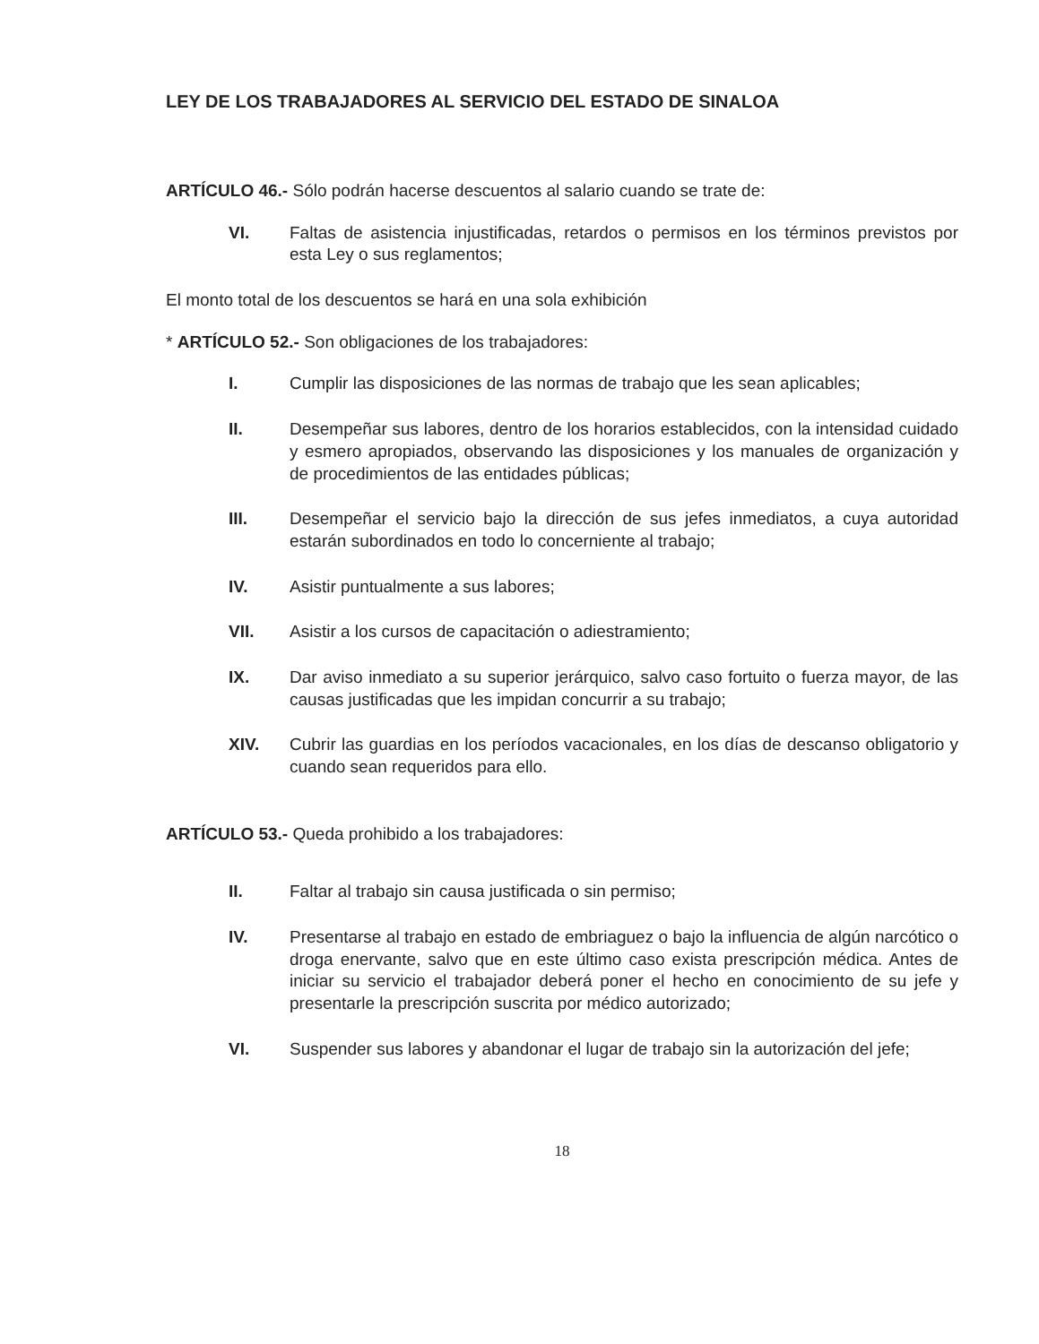LEY DE LOS TRABAJADORES AL SERVICIO DEL ESTADO DE SINALOA
ARTÍCULO 46.- Sólo podrán hacerse descuentos al salario cuando se trate de:
VI. Faltas de asistencia injustificadas, retardos o permisos en los términos previstos por esta Ley o sus reglamentos;
El monto total de los descuentos se hará en una sola exhibición
* ARTÍCULO 52.- Son obligaciones de los trabajadores:
I. Cumplir las disposiciones de las normas de trabajo que les sean aplicables;
II. Desempeñar sus labores, dentro de los horarios establecidos, con la intensidad cuidado y esmero apropiados, observando las disposiciones y los manuales de organización y de procedimientos de las entidades públicas;
III. Desempeñar el servicio bajo la dirección de sus jefes inmediatos, a cuya autoridad estarán subordinados en todo lo concerniente al trabajo;
IV. Asistir puntualmente a sus labores;
VII. Asistir a los cursos de capacitación o adiestramiento;
IX. Dar aviso inmediato a su superior jerárquico, salvo caso fortuito o fuerza mayor, de las causas justificadas que les impidan concurrir a su trabajo;
XIV. Cubrir las guardias en los períodos vacacionales, en los días de descanso obligatorio y cuando sean requeridos para ello.
ARTÍCULO 53.- Queda prohibido a los trabajadores:
II. Faltar al trabajo sin causa justificada o sin permiso;
IV. Presentarse al trabajo en estado de embriaguez o bajo la influencia de algún narcótico o droga enervante, salvo que en este último caso exista prescripción médica. Antes de iniciar su servicio el trabajador deberá poner el hecho en conocimiento de su jefe y presentarle la prescripción suscrita por médico autorizado;
VI. Suspender sus labores y abandonar el lugar de trabajo sin la autorización del jefe;
18